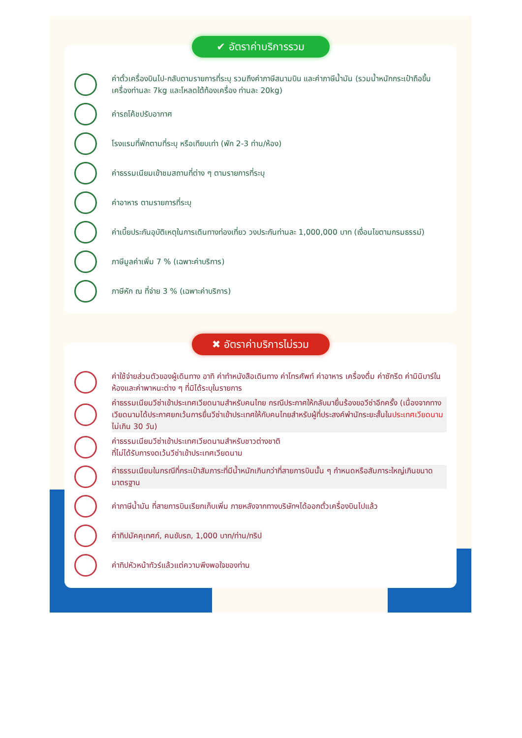✔ อัตราค่าบริการรวม
ค่าตั๋วเครื่องบินไป-กลับตามรายการที่ระบุ รวมถึงค่าภาษีสนามบิน และค่าภาษีน้ำมัน (รวมน้ำหนักกระเป๋าถือขึ้นเครื่องท่านละ 7kg และโหลดใต้ท้องเครื่อง ท่านละ 20kg)
ค่ารถโค้ชปรับอากาศ
โรงแรมที่พักตามที่ระบุ หรือเทียบเท่า (พัก 2-3 ท่าน/ห้อง)
ค่าธรรมเนียมเข้าชมสถานที่ต่าง ๆ ตามรายการที่ระบุ
ค่าอาหาร ตามรายการที่ระบุ
ค่าเบี้ยประกันอุบัติเหตุในการเดินทางท่องเที่ยว วงประกันท่านละ 1,000,000 บาท (เงื่อนไขตามกรมธรรม์)
ภาษีมูลค่าเพิ่ม 7 % (เฉพาะค่าบริการ)
ภาษีหัก ณ ที่จ่าย 3 % (เฉพาะค่าบริการ)
✖ อัตราค่าบริการไม่รวม
ค่าใช้จ่ายส่วนตัวของผู้เดินทาง อาทิ ค่าทำหนังสือเดินทาง ค่าโทรศัพท์ ค่าอาหาร เครื่องดื่ม ค่าซักรีด ค่ามินิบาร์ในห้องและค่าพาหนะต่าง ๆ ที่มิได้ระบุในรายการ
ค่าธรรมเนียมวีซ่าเข้าประเทศเวียดนามสำหรับคนไทย กรณีประกาศให้กลับมายื่นร้องขอวีซ่าอีกครั้ง (เนื่องจากทางเวียดนามได้ประกาศยกเว้นการยื่นวีซ่าเข้าประเทศให้กับคนไทยสำหรับผู้ที่ประสงค์พำนักระยะสั้นในประเทศเวียดนามไม่เกิน 30 วัน)
ค่าธรรมเนียมวีซ่าเข้าประเทศเวียดนามสำหรับชาวต่างชาติ
ที่ไม่ได้รับการงดเว้นวีซ่าเข้าประเทศเวียดนาม
ค่าธรรมเนียมในกรณีที่กระเป๋าสัมภาระที่มีน้ำหนักเกินกว่าที่สายการบินนั้น ๆ กำหนดหรือสัมภาระใหญ่เกินขนาดมาตรฐาน
ค่าภาษีน้ำมัน ที่สายการบินเรียกเก็บเพิ่ม ภายหลังจากทางบริษัทฯได้ออกตั๋วเครื่องบินไปแล้ว
ค่าทิปมัคคุเทศก์, คนขับรถ, 1,000 บาท/ท่าน/ทริป
ค่าทิปหัวหน้าทัวร์แล้วแต่ความพึงพอใจของท่าน